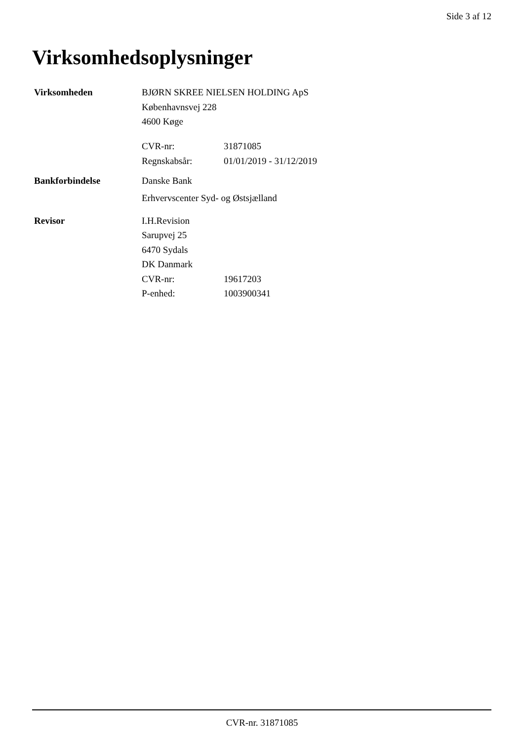Side 3 af 12
Virksomhedsoplysninger
| Virksomheden | BJØRN SKREE NIELSEN HOLDING ApS | |
| | Københavnsvej 228 | |
| | 4600 Køge | |
| | CVR-nr: | 31871085 |
| | Regnskabsår: | 01/01/2019 - 31/12/2019 |
| Bankforbindelse | Danske Bank | |
| | Erhvervscenter Syd- og Østsjælland | |
| Revisor | I.H.Revision | |
| | Sarupvej 25 | |
| | 6470 Sydals | |
| | DK Danmark | |
| | CVR-nr: | 19617203 |
| | P-enhed: | 1003900341 |
CVR-nr. 31871085